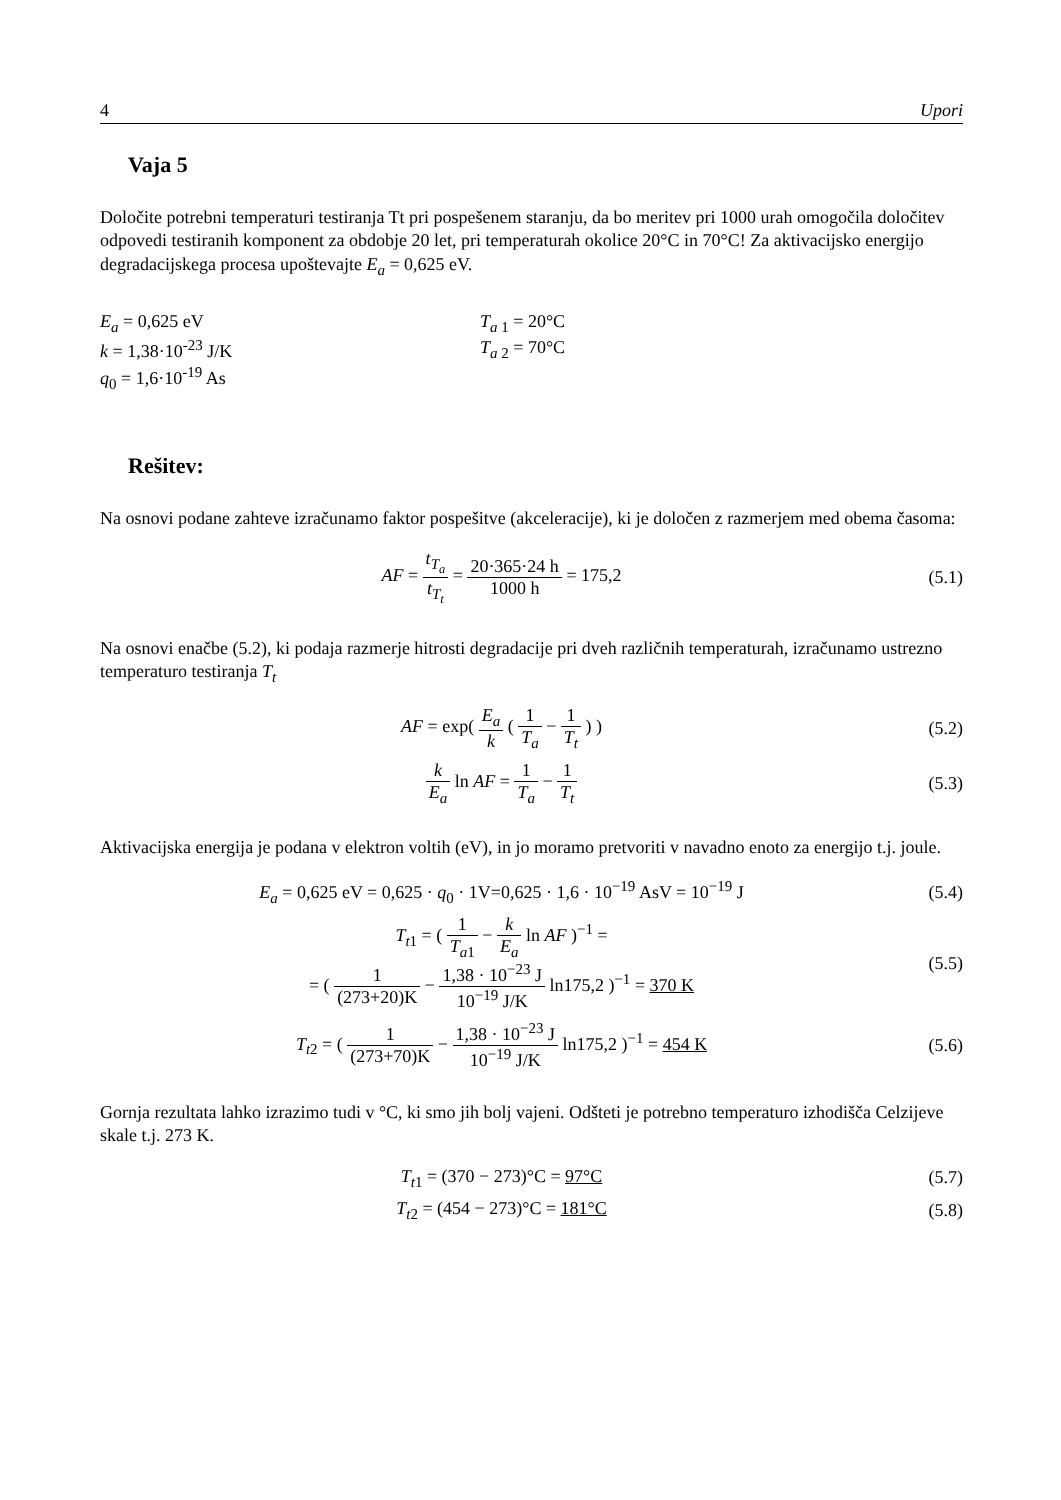4 Upori
Vaja 5
Določite potrebni temperaturi testiranja Tt pri pospešenem staranju, da bo meritev pri 1000 urah omogočila določitev odpovedi testiranih komponent za obdobje 20 let, pri temperaturah okolice 20°C in 70°C! Za aktivacijsko energijo degradacijskega procesa upoštevajte E<sub>a</sub> = 0,625 eV.
E<sub>a</sub> = 0,625 eV
k = 1,38·10<sup>-23</sup> J/K
q<sub>0</sub> = 1,6·10<sup>-19</sup> As
T<sub>a</sub><sub>1</sub> = 20°C
T<sub>a</sub><sub>2</sub> = 70°C
Rešitev:
Na osnovi podane zahteve izračunamo faktor pospešitve (akceleracije), ki je določen z razmerjem med obema časoma:
AF = t<sub>T<sub>a</sub></sub> t<sub>T<sub>t</sub></sub> = 20·365·24 h 1000 h = 175,2
(5.1)
Na osnovi enačbe (5.2), ki podaja razmerje hitrosti degradacije pri dveh različnih temperaturah, izračunamo ustrezno temperaturo testiranja T<sub>t</sub>
AF = exp( E<sub>a</sub> k ( 1 T<sub>a</sub> − 1 T<sub>t</sub> ) )
(5.2)
k E<sub>a</sub> ln AF = 1 T<sub>a</sub> − 1 T<sub>t</sub> (5.3)
Aktivacijska energija je podana v elektron voltih (eV), in jo moramo pretvoriti v navadno enoto za energijo t.j. joule.
E<sub>a</sub> = 0,625 eV = 0,625 · q<sub>0</sub> · 1V=0,625 · 1,6 · 10<sup>−19</sup> AsV = 10<sup>−19</sup> J
(5.4)
T<sub>t1</sub> = ( 1 T<sub>a1</sub> − k E<sub>a</sub> ln AF )<sup>−1</sup> =
= ( 1 (273+20)K − 1,38 · 10<sup>−23</sup> J 10<sup>−19</sup> J/K ln175,2 )<sup>−1</sup> = 370 K
(5.5)
T<sub>t2</sub> = ( 1 (273+70)K − 1,38 · 10<sup>−23</sup> J 10<sup>−19</sup> J/K ln175,2 )<sup>−1</sup> = 454 K
(5.6)
Gornja rezultata lahko izrazimo tudi v °C, ki smo jih bolj vajeni. Odšteti je potrebno temperaturo izhodišča Celzijeve skale t.j. 273 K.
T<sub>t1</sub> = (370 − 273)°C = 97°C (5.7)
T<sub>t2</sub> = (454 − 273)°C = 181°C (5.8)